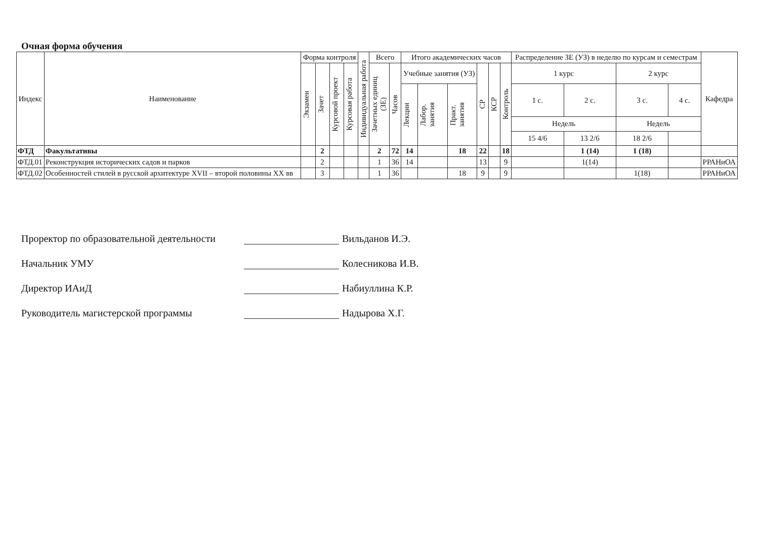Очная форма обучения
| Индекс | Наименование | Форма контроля | | | | Индивидуальная работа | Всего | | Итого академических часов | | | | | | Распределение ЗЕ (УЗ) в неделю по курсам и семестрам | | | | Кафедра |
| --- | --- | --- | --- | --- | --- | --- | --- | --- | --- | --- | --- | --- | --- | --- | --- | --- | --- | --- | --- |
| | | Экзамен | Зачет | Курсовой проект | Курсовая работа | | Зачетных единиц (ЗЕ) | Часов | Учебные занятия (УЗ) | | | СР | КСР | Контроль | 1 курс | | 2 курс | | |
| | | | | | | | | | Лекции | Лабор. занятия | Практ. занятия | | | | 1 с. | 2 с. | 3 с. | 4 с. | |
| | | | | | | | | | | | | | | | Недель | | Недель | | |
| | | | | | | | | | | | | | | | 15 4/6 | 13 2/6 | 18 2/6 | | |
| ФТД | Факультативы | | 2 | | | | 2 | 72 | 14 | | 18 | 22 | | 18 | | 1 (14) | 1 (18) | | |
| ФТД.01 | Реконструкция исторических садов и парков | | 2 | | | | 1 | 36 | 14 | | | 13 | | 9 | | 1(14) | | | РРАНиОА |
| ФТД.02 | Особенностей стилей в русской архитектуре XVII – второй половины XX вв | | 3 | | | | 1 | 36 | | | 18 | 9 | | 9 | | | 1(18) | | РРАНиОА |
Проректор по образовательной деятельности Вильданов И.Э.
Начальник УМУ Колесникова И.В.
Директор ИАиД Набиуллина К.Р.
Руководитель магистерской программы Надырова Х.Г.